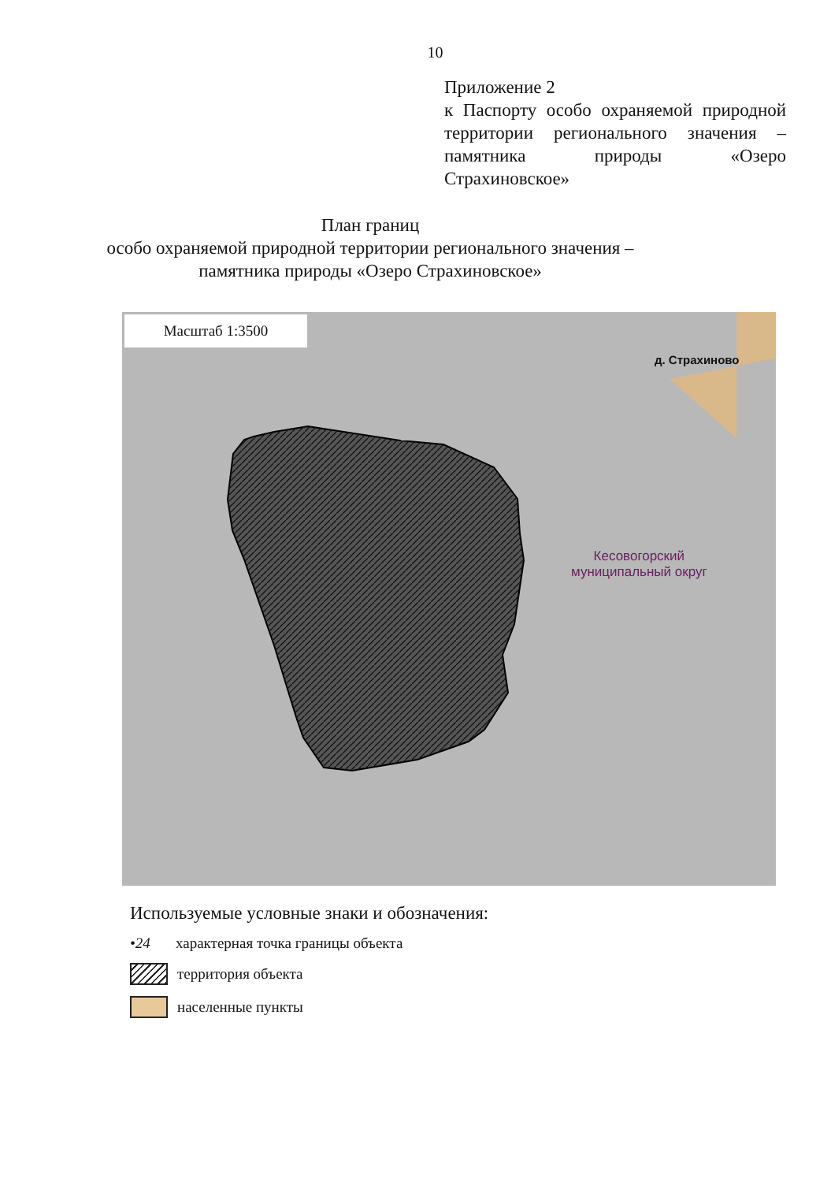10
Приложение 2
к Паспорту особо охраняемой природной территории регионального значения – памятника природы «Озеро Страхиновское»
План границ
особо охраняемой природной территории регионального значения –
памятника природы «Озеро Страхиновское»
Масштаб 1:3500
д. Страхиново
Кесовогорский
муниципальный округ
Используемые условные знаки и обозначения:
•24 характерная точка границы объекта
территория объекта
населенные пункты